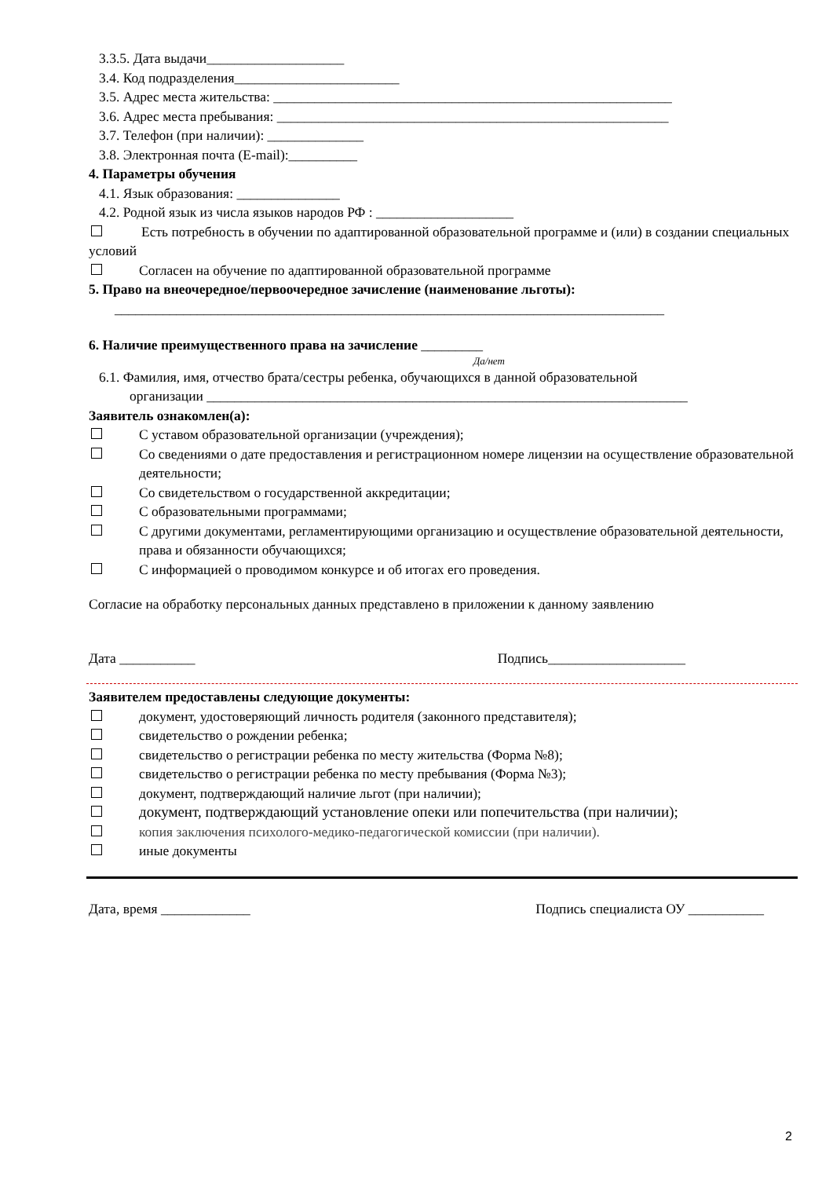3.3.5. Дата выдачи____________________
3.4. Код подразделения________________________
3.5. Адрес места жительства: __________________________________________________________
3.6. Адрес места пребывания: _________________________________________________________
3.7. Телефон (при наличии): ______________
3.8. Электронная почта (E-mail):__________
4. Параметры обучения
4.1. Язык образования: _______________
4.2. Родной язык из числа языков народов РФ : ____________________
Есть потребность в обучении по адаптированной образовательной программе и (или) в создании специальных условий
Согласен на обучение по адаптированной образовательной программе
5. Право на внеочередное/первоочередное зачисление (наименование льготы):
________________________________________________________________________________
6. Наличие преимущественного права на зачисление _________
Да/нет
6.1. Фамилия, имя, отчество брата/сестры ребенка, обучающихся в данной образовательной
организации ______________________________________________________________________
Заявитель ознакомлен(а):
С уставом образовательной организации (учреждения);
Со сведениями о дате предоставления и регистрационном номере лицензии на осуществление образовательной деятельности;
Со свидетельством о государственной аккредитации;
С образовательными программами;
С другими документами, регламентирующими организацию и осуществление образовательной деятельности, права и обязанности обучающихся;
С информацией о проводимом конкурсе и об итогах его проведения.
Согласие на обработку персональных данных представлено в приложении к данному заявлению
Дата ___________ Подпись____________________
Заявителем предоставлены следующие документы:
документ, удостоверяющий личность родителя (законного представителя);
свидетельство о рождении ребенка;
свидетельство о регистрации ребенка по месту жительства (Форма №8);
свидетельство о регистрации ребенка по месту пребывания (Форма №3);
документ, подтверждающий наличие льгот (при наличии);
документ, подтверждающий установление опеки или попечительства (при наличии);
копия заключения психолого-медико-педагогической комиссии (при наличии).
иные документы
Дата, время _____________ Подпись специалиста ОУ ___________
2